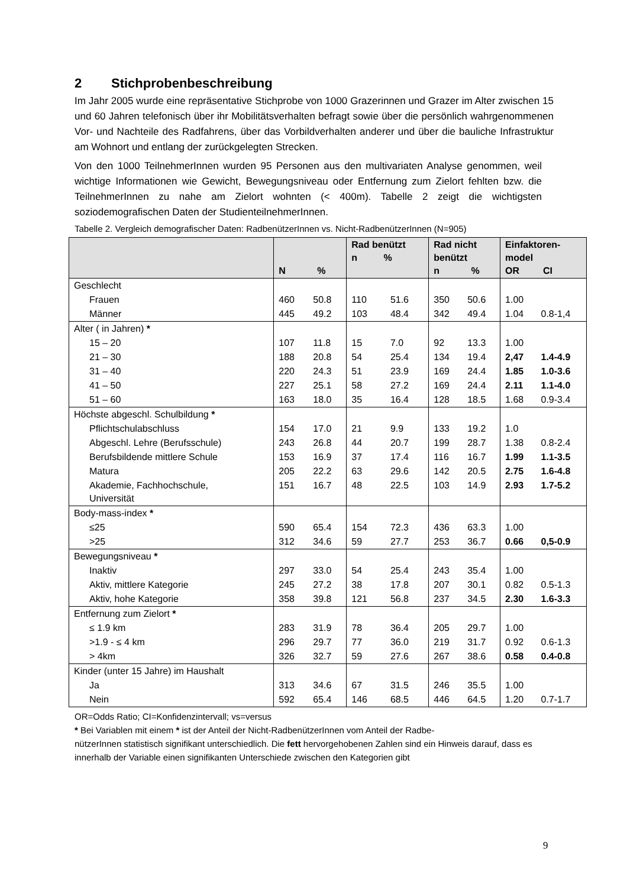2 Stichprobenbeschreibung
Im Jahr 2005 wurde eine repräsentative Stichprobe von 1000 Grazerinnen und Grazer im Alter zwischen 15 und 60 Jahren telefonisch über ihr Mobilitätsverhalten befragt sowie über die persönlich wahrgenommenen Vor- und Nachteile des Radfahrens, über das Vorbildverhalten anderer und über die bauliche Infrastruktur am Wohnort und entlang der zurückgelegten Strecken.
Von den 1000 TeilnehmerInnen wurden 95 Personen aus den multivariaten Analyse genommen, weil wichtige Informationen wie Gewicht, Bewegungsniveau oder Entfernung zum Zielort fehlten bzw. die TeilnehmerInnen zu nahe am Zielort wohnten (< 400m). Tabelle 2 zeigt die wichtigsten soziodemografischen Daten der StudienteilnehmerInnen.
Tabelle 2. Vergleich demografischer Daten: RadbenützerInnen vs. Nicht-RadbenützerInnen (N=905)
| | N % | | Rad benützt n % | | Rad nicht benützt n % | | Einfaktoren- model OR CI | |
| --- | --- | --- | --- | --- | --- | --- | --- | --- |
| Geschlecht | | | | | | | | |
| Frauen | 460 | 50.8 | 110 | 51.6 | 350 | 50.6 | 1.00 | |
| Männer | 445 | 49.2 | 103 | 48.4 | 342 | 49.4 | 1.04 | 0.8-1,4 |
| Alter ( in Jahren) * | | | | | | | | |
| 15 – 20 | 107 | 11.8 | 15 | 7.0 | 92 | 13.3 | 1.00 | |
| 21 – 30 | 188 | 20.8 | 54 | 25.4 | 134 | 19.4 | 2,47 | 1.4-4.9 |
| 31 – 40 | 220 | 24.3 | 51 | 23.9 | 169 | 24.4 | 1.85 | 1.0-3.6 |
| 41 – 50 | 227 | 25.1 | 58 | 27.2 | 169 | 24.4 | 2.11 | 1.1-4.0 |
| 51 – 60 | 163 | 18.0 | 35 | 16.4 | 128 | 18.5 | 1.68 | 0.9-3.4 |
| Höchste abgeschl. Schulbildung * | | | | | | | | |
| Pflichtschulabschluss | 154 | 17.0 | 21 | 9.9 | 133 | 19.2 | 1.0 | |
| Abgeschl. Lehre (Berufsschule) | 243 | 26.8 | 44 | 20.7 | 199 | 28.7 | 1.38 | 0.8-2.4 |
| Berufsbildende mittlere Schule | 153 | 16.9 | 37 | 17.4 | 116 | 16.7 | 1.99 | 1.1-3.5 |
| Matura | 205 | 22.2 | 63 | 29.6 | 142 | 20.5 | 2.75 | 1.6-4.8 |
| Akademie, Fachhochschule, Universität | 151 | 16.7 | 48 | 22.5 | 103 | 14.9 | 2.93 | 1.7-5.2 |
| Body-mass-index * | | | | | | | | |
| ≤25 | 590 | 65.4 | 154 | 72.3 | 436 | 63.3 | 1.00 | |
| >25 | 312 | 34.6 | 59 | 27.7 | 253 | 36.7 | 0.66 | 0,5-0.9 |
| Bewegungsniveau * | | | | | | | | |
| Inaktiv | 297 | 33.0 | 54 | 25.4 | 243 | 35.4 | 1.00 | |
| Aktiv, mittlere Kategorie | 245 | 27.2 | 38 | 17.8 | 207 | 30.1 | 0.82 | 0.5-1.3 |
| Aktiv, hohe Kategorie | 358 | 39.8 | 121 | 56.8 | 237 | 34.5 | 2.30 | 1.6-3.3 |
| Entfernung zum Zielort * | | | | | | | | |
| ≤ 1.9 km | 283 | 31.9 | 78 | 36.4 | 205 | 29.7 | 1.00 | |
| >1.9 - ≤ 4 km | 296 | 29.7 | 77 | 36.0 | 219 | 31.7 | 0.92 | 0.6-1.3 |
| > 4km | 326 | 32.7 | 59 | 27.6 | 267 | 38.6 | 0.58 | 0.4-0.8 |
| Kinder (unter 15 Jahre) im Haushalt | | | | | | | | |
| Ja | 313 | 34.6 | 67 | 31.5 | 246 | 35.5 | 1.00 | |
| Nein | 592 | 65.4 | 146 | 68.5 | 446 | 64.5 | 1.20 | 0.7-1.7 |
OR=Odds Ratio; CI=Konfidenzintervall; vs=versus
* Bei Variablen mit einem * ist der Anteil der Nicht-RadbenützerInnen vom Anteil der Radbe-
nützerInnen statistisch signifikant unterschiedlich. Die fett hervorgehobenen Zahlen sind ein Hinweis darauf, dass es innerhalb der Variable einen signifikanten Unterschiede zwischen den Kategorien gibt
9